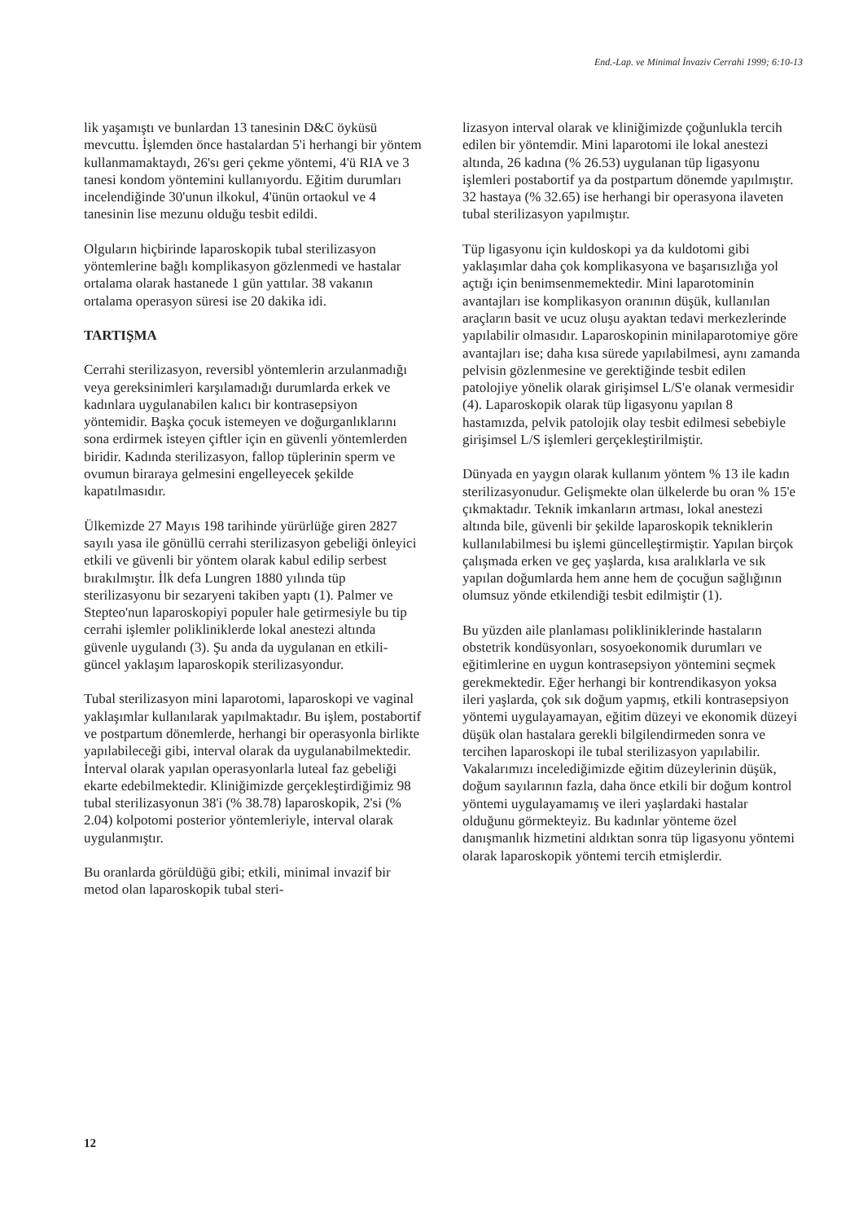End.-Lap. ve Minimal İnvaziv Cerrahi 1999; 6:10-13
lik yaşamıştı ve bunlardan 13 tanesinin D&C öyküsü mevcuttu. İşlemden önce hastalardan 5'i herhangi bir yöntem kullanmamaktaydı, 26'sı geri çekme yöntemi, 4'ü RIA ve 3 tanesi kondom yöntemini kullanıyordu. Eğitim durumları incelendiğinde 30'unun ilkokul, 4'ünün ortaokul ve 4 tanesinin lise mezunu olduğu tesbit edildi.
Olguların hiçbirinde laparoskopik tubal sterilizasyon yöntemlerine bağlı komplikasyon gözlenmedi ve hastalar ortalama olarak hastanede 1 gün yattılar. 38 vakanın ortalama operasyon süresi ise 20 dakika idi.
TARTIŞMA
Cerrahi sterilizasyon, reversibl yöntemlerin arzulanmadığı veya gereksinimleri karşılamadığı durumlarda erkek ve kadınlara uygulanabilen kalıcı bir kontrasepsiyon yöntemidir. Başka çocuk istemeyen ve doğurganlıklarını sona erdirmek isteyen çiftler için en güvenli yöntemlerden biridir. Kadında sterilizasyon, fallop tüplerinin sperm ve ovumun biraraya gelmesini engelleyecek şekilde kapatılmasıdır.
Ülkemizde 27 Mayıs 198 tarihinde yürürlüğe giren 2827 sayılı yasa ile gönüllü cerrahi sterilizasyon gebeliği önleyici etkili ve güvenli bir yöntem olarak kabul edilip serbest bırakılmıştır. İlk defa Lungren 1880 yılında tüp sterilizasyonu bir sezaryeni takiben yaptı (1). Palmer ve Stepteo'nun laparoskopiyi populer hale getirmesiyle bu tip cerrahi işlemler polikliniklerde lokal anestezi altında güvenle uygulandı (3). Şu anda da uygulanan en etkili-güncel yaklaşım laparoskopik sterilizasyondur.
Tubal sterilizasyon mini laparotomi, laparoskopi ve vaginal yaklaşımlar kullanılarak yapılmaktadır. Bu işlem, postabortif ve postpartum dönemlerde, herhangi bir operasyonla birlikte yapılabileceği gibi, interval olarak da uygulanabilmektedir. İnterval olarak yapılan operasyonlarla luteal faz gebeliği ekarte edebilmektedir. Kliniğimizde gerçekleştirdiğimiz 98 tubal sterilizasyonun 38'i (% 38.78) laparoskopik, 2'si (% 2.04) kolpotomi posterior yöntemleriyle, interval olarak uygulanmıştır.
Bu oranlarda görüldüğü gibi; etkili, minimal invazif bir metod olan laparoskopik tubal steri-
lizasyon interval olarak ve kliniğimizde çoğunlukla tercih edilen bir yöntemdir. Mini laparotomi ile lokal anestezi altında, 26 kadına (% 26.53) uygulanan tüp ligasyonu işlemleri postabortif ya da postpartum dönemde yapılmıştır. 32 hastaya (% 32.65) ise herhangi bir operasyona ilaveten tubal sterilizasyon yapılmıştır.
Tüp ligasyonu için kuldoskopi ya da kuldotomi gibi yaklaşımlar daha çok komplikasyona ve başarısızlığa yol açtığı için benimsenmemektedir. Mini laparotominin avantajları ise komplikasyon oranının düşük, kullanılan araçların basit ve ucuz oluşu ayaktan tedavi merkezlerinde yapılabilir olmasıdır. Laparoskopinin minilaparotomiye göre avantajları ise; daha kısa sürede yapılabilmesi, aynı zamanda pelvisin gözlenmesine ve gerektiğinde tesbit edilen patolojiye yönelik olarak girişimsel L/S'e olanak vermesidir (4). Laparoskopik olarak tüp ligasyonu yapılan 8 hastamızda, pelvik patolojik olay tesbit edilmesi sebebiyle girişimsel L/S işlemleri gerçekleştirilmiştir.
Dünyada en yaygın olarak kullanım yöntem % 13 ile kadın sterilizasyonudur. Gelişmekte olan ülkelerde bu oran % 15'e çıkmaktadır. Teknik imkanların artması, lokal anestezi altında bile, güvenli bir şekilde laparoskopik tekniklerin kullanılabilmesi bu işlemi güncelleştirmiştir. Yapılan birçok çalışmada erken ve geç yaşlarda, kısa aralıklarla ve sık yapılan doğumlarda hem anne hem de çocuğun sağlığının olumsuz yönde etkilendiği tesbit edilmiştir (1).
Bu yüzden aile planlaması polikliniklerinde hastaların obstetrik kondüsyonları, sosyoekonomik durumları ve eğitimlerine en uygun kontrasepsiyon yöntemini seçmek gerekmektedir. Eğer herhangi bir kontrendikasyon yoksa ileri yaşlarda, çok sık doğum yapmış, etkili kontrasepsiyon yöntemi uygulayamayan, eğitim düzeyi ve ekonomik düzeyi düşük olan hastalara gerekli bilgilendirmeden sonra ve tercihen laparoskopi ile tubal sterilizasyon yapılabilir. Vakalarımızı incelediğimizde eğitim düzeylerinin düşük, doğum sayılarının fazla, daha önce etkili bir doğum kontrol yöntemi uygulayamamış ve ileri yaşlardaki hastalar olduğunu görmekteyiz. Bu kadınlar yönteme özel danışmanlık hizmetini aldıktan sonra tüp ligasyonu yöntemi olarak laparoskopik yöntemi tercih etmişlerdir.
12